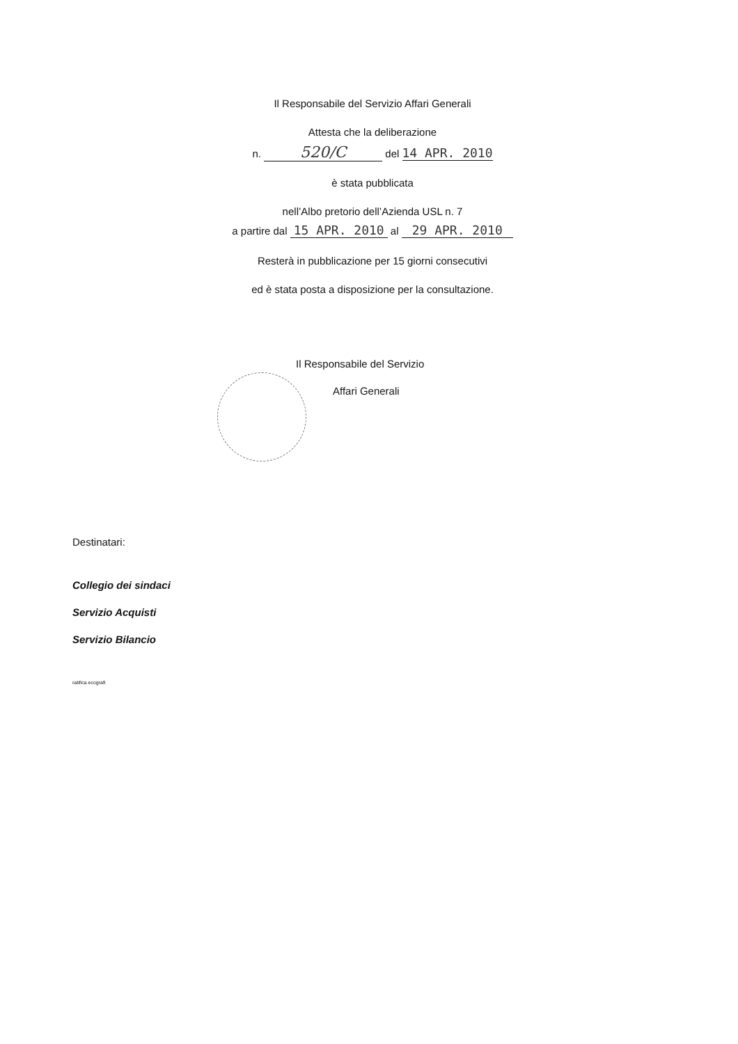Il Responsabile del Servizio Affari Generali
Attesta che la deliberazione
n. 520/C del 14 APR. 2010
è stata pubblicata
nell’Albo pretorio dell’Azienda USL n. 7
a partire dal 15 APR. 2010 al 29 APR. 2010
Resterà in pubblicazione per 15 giorni consecutivi
ed è stata posta a disposizione per la consultazione.
Il Responsabile del Servizio
Affari Generali
Destinatari:
Collegio dei sindaci
Servizio Acquisti
Servizio Bilancio
ratifica ecografi